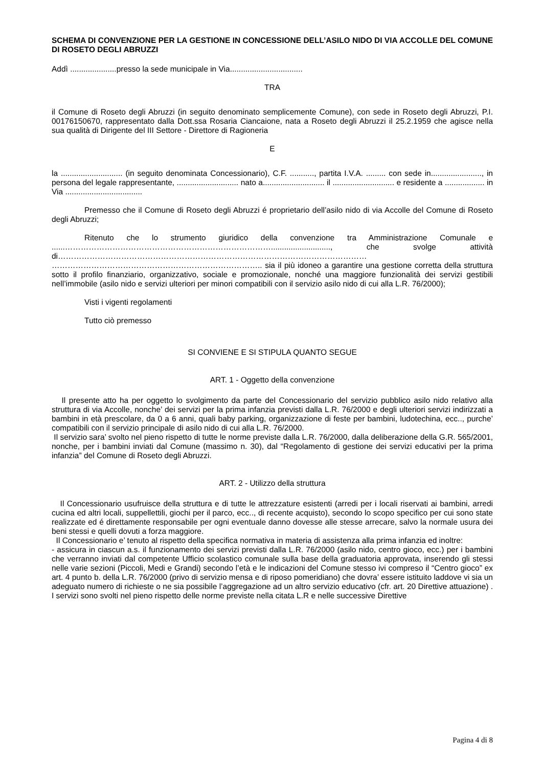SCHEMA DI CONVENZIONE PER LA GESTIONE IN CONCESSIONE DELL’ASILO NIDO DI VIA ACCOLLE DEL COMUNE DI ROSETO DEGLI ABRUZZI
Addì .....................presso la sede municipale in Via.................................
TRA
il Comune di Roseto degli Abruzzi (in seguito denominato semplicemente Comune), con sede in Roseto degli Abruzzi, P.I. 00176150670, rappresentato dalla Dott.ssa Rosaria Ciancaione, nata a Roseto degli Abruzzi il 25.2.1959 che agisce nella sua qualità di Dirigente del III Settore - Direttore di Ragioneria
E
la ............................ (in seguito denominata Concessionario), C.F. ..........., partita I.V.A. ......... con sede in......................., in persona del legale rappresentante, ............................ nato a............................ il ............................ e residente a .................. in Via ...................................
Premesso che il Comune di Roseto degli Abruzzi é proprietario dell’asilo nido di via Accolle del Comune di Roseto degli Abruzzi;
Ritenuto che lo strumento giuridico della convenzione tra Amministrazione Comunale e ......……………………………………………………………………..........................., che svolge attività di……………………………………………………………………………………………………… …………………………………………………………………….. sia il più idoneo a garantire una gestione corretta della struttura sotto il profilo finanziario, organizzativo, sociale e promozionale, nonché una maggiore funzionalità dei servizi gestibili nell’immobile (asilo nido e servizi ulteriori per minori compatibili con il servizio asilo nido di cui alla L.R. 76/2000);
Visti i vigenti regolamenti
Tutto ciò premesso
SI CONVIENE E SI STIPULA QUANTO SEGUE
ART. 1 - Oggetto della convenzione
Il presente atto ha per oggetto lo svolgimento da parte del Concessionario del servizio pubblico asilo nido relativo alla struttura di via Accolle, nonche’ dei servizi per la prima infanzia previsti dalla L.R. 76/2000 e degli ulteriori servizi indirizzati a bambini in età prescolare, da 0 a 6 anni, quali baby parking, organizzazione di feste per bambini, ludotechina, ecc.., purche’ compatibili con il servizio principale di asilo nido di cui alla L.R. 76/2000.
Il servizio sara’ svolto nel pieno rispetto di tutte le norme previste dalla L.R. 76/2000, dalla deliberazione della G.R. 565/2001, nonche, per i bambini inviati dal Comune (massimo n. 30), dal “Regolamento di gestione dei servizi educativi per la prima infanzia” del Comune di Roseto degli Abruzzi.
ART. 2 - Utilizzo della struttura
Il Concessionario usufruisce della struttura e di tutte le attrezzature esistenti (arredi per i locali riservati ai bambini, arredi cucina ed altri locali, suppellettili, giochi per il parco, ecc.., di recente acquisto), secondo lo scopo specifico per cui sono state realizzate ed é direttamente responsabile per ogni eventuale danno dovesse alle stesse arrecare, salvo la normale usura dei beni stessi e quelli dovuti a forza maggiore.
Il Concessionario e’ tenuto al rispetto della specifica normativa in materia di assistenza alla prima infanzia ed inoltre:
- assicura in ciascun a.s. il funzionamento dei servizi previsti dalla L.R. 76/2000 (asilo nido, centro gioco, ecc.) per i bambini che verranno inviati dal competente Ufficio scolastico comunale sulla base della graduatoria approvata, inserendo gli stessi nelle varie sezioni (Piccoli, Medi e Grandi) secondo l’età e le indicazioni del Comune stesso ivi compreso il “Centro gioco” ex art. 4 punto b. della L.R. 76/2000 (privo di servizio mensa e di riposo pomeridiano) che dovra’ essere istituito laddove vi sia un adeguato numero di richieste o ne sia possibile l’aggregazione ad un altro servizio educativo (cfr. art. 20 Direttive attuazione) . I servizi sono svolti nel pieno rispetto delle norme previste nella citata L.R e nelle successive Direttive
Pagina 4 di 8